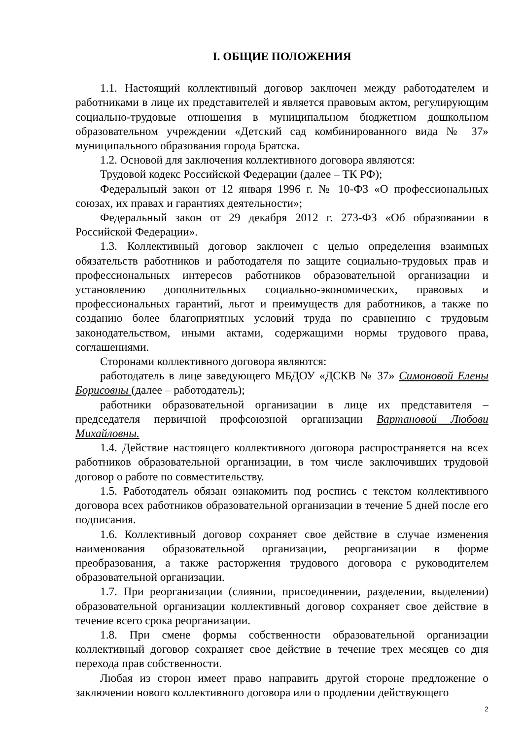I. ОБЩИЕ ПОЛОЖЕНИЯ
1.1. Настоящий коллективный договор заключен между работодателем и работниками в лице их представителей и является правовым актом, регулирующим социально-трудовые отношения в муниципальном бюджетном дошкольном образовательном учреждении «Детский сад комбинированного вида № 37» муниципального образования города Братска.
1.2. Основой для заключения коллективного договора являются:
Трудовой кодекс Российской Федерации (далее – ТК РФ);
Федеральный закон от 12 января 1996 г. № 10-ФЗ «О профессиональных союзах, их правах и гарантиях деятельности»;
Федеральный закон от 29 декабря 2012 г. 273-ФЗ «Об образовании в Российской Федерации».
1.3. Коллективный договор заключен с целью определения взаимных обязательств работников и работодателя по защите социально-трудовых прав и профессиональных интересов работников образовательной организации и установлению дополнительных социально-экономических, правовых и профессиональных гарантий, льгот и преимуществ для работников, а также по созданию более благоприятных условий труда по сравнению с трудовым законодательством, иными актами, содержащими нормы трудового права, соглашениями.
Сторонами коллективного договора являются:
работодатель в лице заведующего МБДОУ «ДСКВ № 37» Симоновой Елены Борисовны (далее – работодатель);
работники образовательной организации в лице их представителя – председателя первичной профсоюзной организации Вартановой Любови Михайловны.
1.4. Действие настоящего коллективного договора распространяется на всех работников образовательной организации, в том числе заключивших трудовой договор о работе по совместительству.
1.5. Работодатель обязан ознакомить под роспись с текстом коллективного договора всех работников образовательной организации в течение 5 дней после его подписания.
1.6. Коллективный договор сохраняет свое действие в случае изменения наименования образовательной организации, реорганизации в форме преобразования, а также расторжения трудового договора с руководителем образовательной организации.
1.7. При реорганизации (слиянии, присоединении, разделении, выделении) образовательной организации коллективный договор сохраняет свое действие в течение всего срока реорганизации.
1.8. При смене формы собственности образовательной организации коллективный договор сохраняет свое действие в течение трех месяцев со дня перехода прав собственности.
Любая из сторон имеет право направить другой стороне предложение о заключении нового коллективного договора или о продлении действующего
2